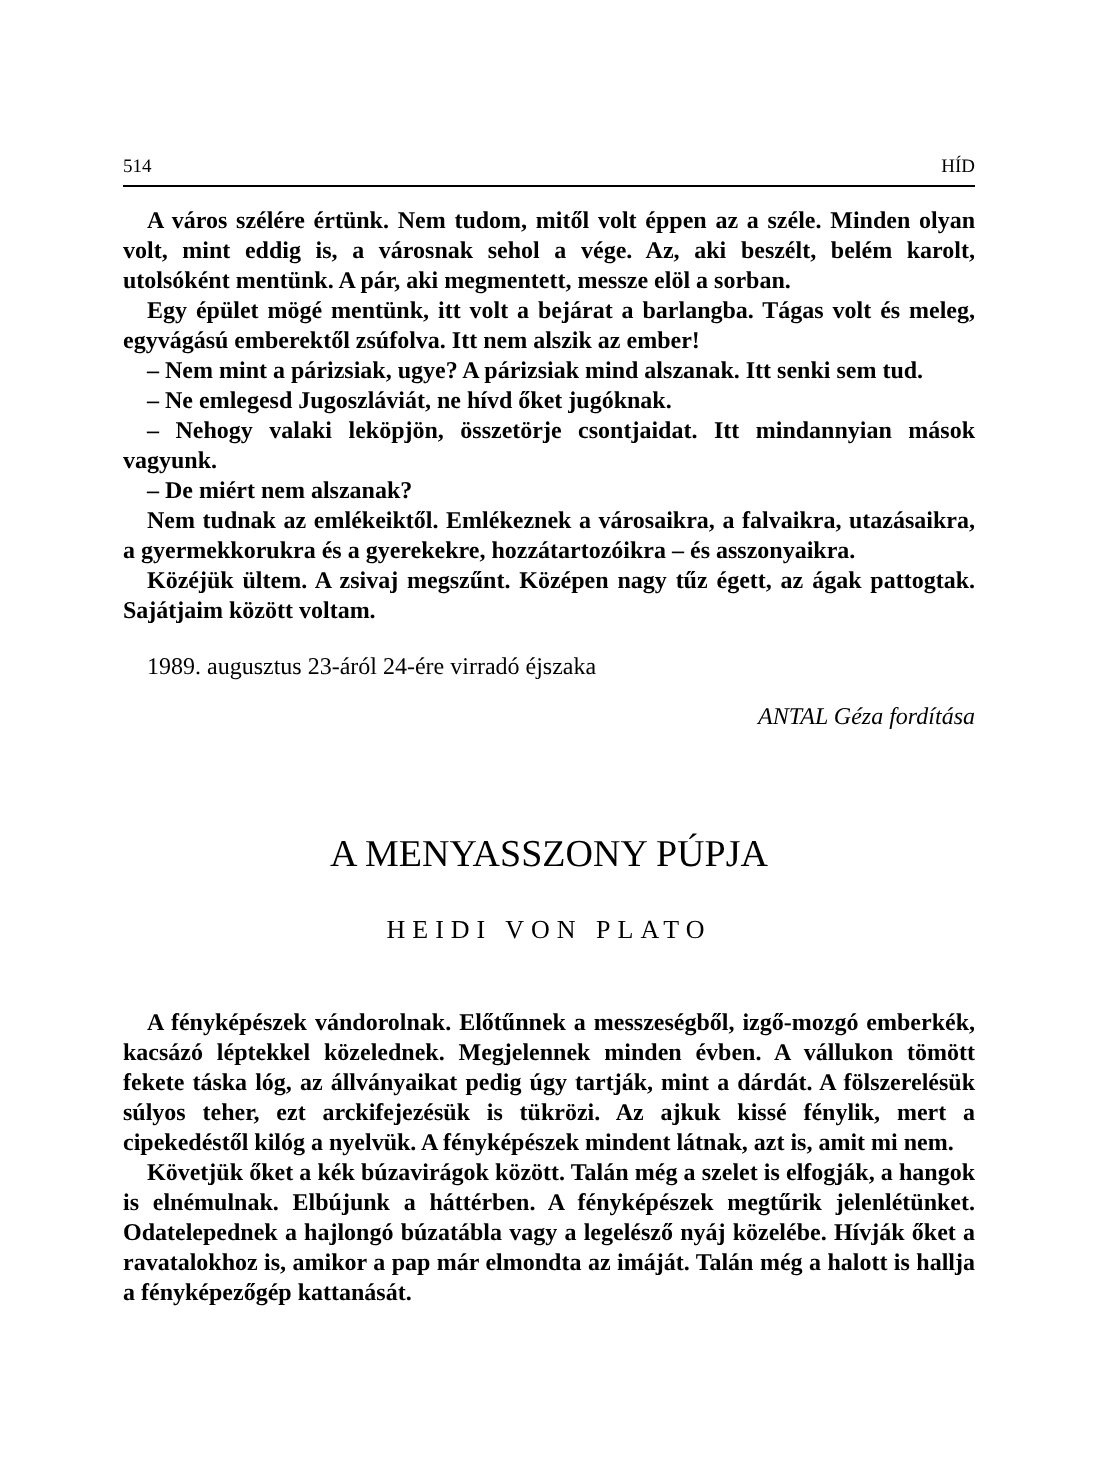514 HÍD
A város szélére értünk. Nem tudom, mitől volt éppen az a széle. Minden olyan volt, mint eddig is, a városnak sehol a vége. Az, aki beszélt, belém karolt, utolsóként mentünk. A pár, aki megmentett, messze elöl a sorban.
Egy épület mögé mentünk, itt volt a bejárat a barlangba. Tágas volt és meleg, egyvágású emberektől zsúfolva. Itt nem alszik az ember!
– Nem mint a párizsiak, ugye? A párizsiak mind alszanak. Itt senki sem tud.
– Ne emlegesd Jugoszláviát, ne hívd őket jugóknak.
– Nehogy valaki leköpjön, összetörje csontjaidat. Itt mindannyian mások vagyunk.
– De miért nem alszanak?
Nem tudnak az emlékeiktől. Emlékeznek a városaikra, a falvaikra, utazásaikra, a gyermekkorukra és a gyerekekre, hozzátartozóikra – és asszonyaikra.
Közéjük ültem. A zsivaj megszűnt. Középen nagy tűz égett, az ágak pattogtak. Sajátjaim között voltam.
1989. augusztus 23-áról 24-ére virradó éjszaka
ANTAL Géza fordítása
A MENYASSZONY PÚPJA
HEIDI VON PLATO
A fényképészek vándorolnak. Előtűnnek a messzeségből, izgő-mozgó emberkék, kacsázó léptekkel közelednek. Megjelennek minden évben. A vállukon tömött fekete táska lóg, az állványaikat pedig úgy tartják, mint a dárdát. A fölszerelésük súlyos teher, ezt arckifejezésük is tükrözi. Az ajkuk kissé fénylik, mert a cipekedéstől kilóg a nyelvük. A fényképészek mindent látnak, azt is, amit mi nem.
Követjük őket a kék búzavirágok között. Talán még a szelet is elfogják, a hangok is elnémulnak. Elbújunk a háttérben. A fényképészek megtűrik jelenlétünket. Odatelepednek a hajlongó búzatábla vagy a legelésző nyáj közelébe. Hívják őket a ravatalokhoz is, amikor a pap már elmondta az imáját. Talán még a halott is hallja a fényképezőgép kattanását.